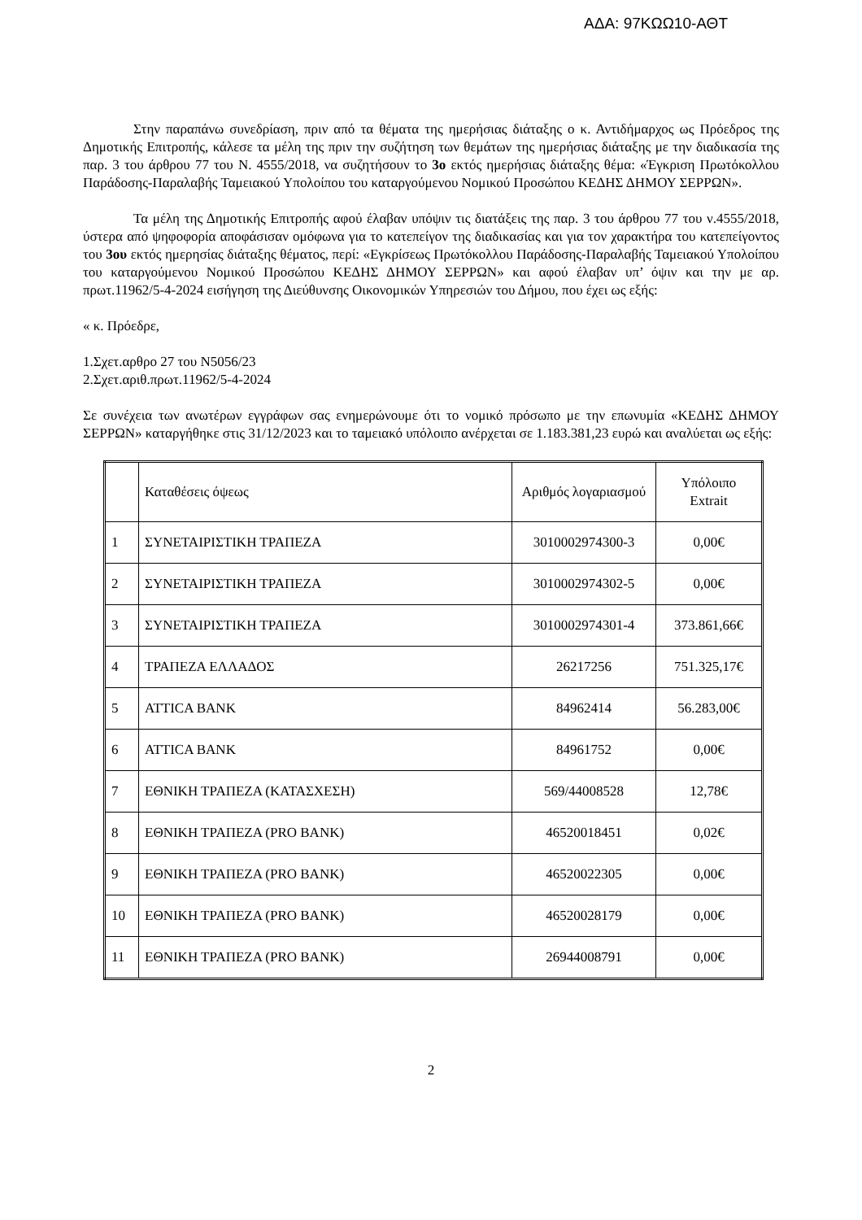ΑΔΑ: 97ΚΩΩ10-ΑΘΤ
Στην παραπάνω συνεδρίαση, πριν από τα θέματα της ημερήσιας διάταξης ο κ. Αντιδήμαρχος ως Πρόεδρος της Δημοτικής Επιτροπής, κάλεσε τα μέλη της πριν την συζήτηση των θεμάτων της ημερήσιας διάταξης με την διαδικασία της παρ. 3 του άρθρου 77 του Ν. 4555/2018, να συζητήσουν το 3ο εκτός ημερήσιας διάταξης θέμα: «Έγκριση Πρωτόκολλου Παράδοσης-Παραλαβής Ταμειακού Υπολοίπου του καταργούμενου Νομικού Προσώπου ΚΕΔΗΣ ΔΗΜΟΥ ΣΕΡΡΩΝ».
Τα μέλη της Δημοτικής Επιτροπής αφού έλαβαν υπόψιν τις διατάξεις της παρ. 3 του άρθρου 77 του ν.4555/2018, ύστερα από ψηφοφορία αποφάσισαν ομόφωνα για το κατεπείγον της διαδικασίας και για τον χαρακτήρα του κατεπείγοντος του 3ου εκτός ημερησίας διάταξης θέματος, περί: «Εγκρίσεως Πρωτόκολλου Παράδοσης-Παραλαβής Ταμειακού Υπολοίπου του καταργούμενου Νομικού Προσώπου ΚΕΔΗΣ ΔΗΜΟΥ ΣΕΡΡΩΝ» και αφού έλαβαν υπ’ όψιν και την με αρ. πρωτ.11962/5-4-2024 εισήγηση της Διεύθυνσης Οικονομικών Υπηρεσιών του Δήμου, που έχει ως εξής:
« κ. Πρόεδρε,
1.Σχετ.αρθρο 27 του Ν5056/23
2.Σχετ.αριθ.πρωτ.11962/5-4-2024
Σε συνέχεια των ανωτέρων εγγράφων σας ενημερώνουμε ότι το νομικό πρόσωπο με την επωνυμία «ΚΕΔΗΣ ΔΗΜΟΥ ΣΕΡΡΩΝ» καταργήθηκε στις 31/12/2023 και το ταμειακό υπόλοιπο ανέρχεται σε 1.183.381,23 ευρώ και αναλύεται ως εξής:
| | Καταθέσεις όψεως | Αριθμός λογαριασμού | Υπόλοιπο Extrait |
| 1 | ΣΥΝΕΤΑΙΡΙΣΤΙΚΗ ΤΡΑΠΕΖΑ | 3010002974300-3 | 0,00€ |
| 2 | ΣΥΝΕΤΑΙΡΙΣΤΙΚΗ ΤΡΑΠΕΖΑ | 3010002974302-5 | 0,00€ |
| 3 | ΣΥΝΕΤΑΙΡΙΣΤΙΚΗ ΤΡΑΠΕΖΑ | 3010002974301-4 | 373.861,66€ |
| 4 | ΤΡΑΠΕΖΑ ΕΛΛΑΔΟΣ | 26217256 | 751.325,17€ |
| 5 | ATTICA BANK | 84962414 | 56.283,00€ |
| 6 | ATTICA BANK | 84961752 | 0,00€ |
| 7 | ΕΘΝΙΚΗ ΤΡΑΠΕΖΑ (ΚΑΤΑΣΧΕΣΗ) | 569/44008528 | 12,78€ |
| 8 | ΕΘΝΙΚΗ ΤΡΑΠΕΖΑ (PRO BANK) | 46520018451 | 0,02€ |
| 9 | ΕΘΝΙΚΗ ΤΡΑΠΕΖΑ (PRO BANK) | 46520022305 | 0,00€ |
| 10 | ΕΘΝΙΚΗ ΤΡΑΠΕΖΑ (PRO BANK) | 46520028179 | 0,00€ |
| 11 | ΕΘΝΙΚΗ ΤΡΑΠΕΖΑ (PRO BANK) | 26944008791 | 0,00€ |
2